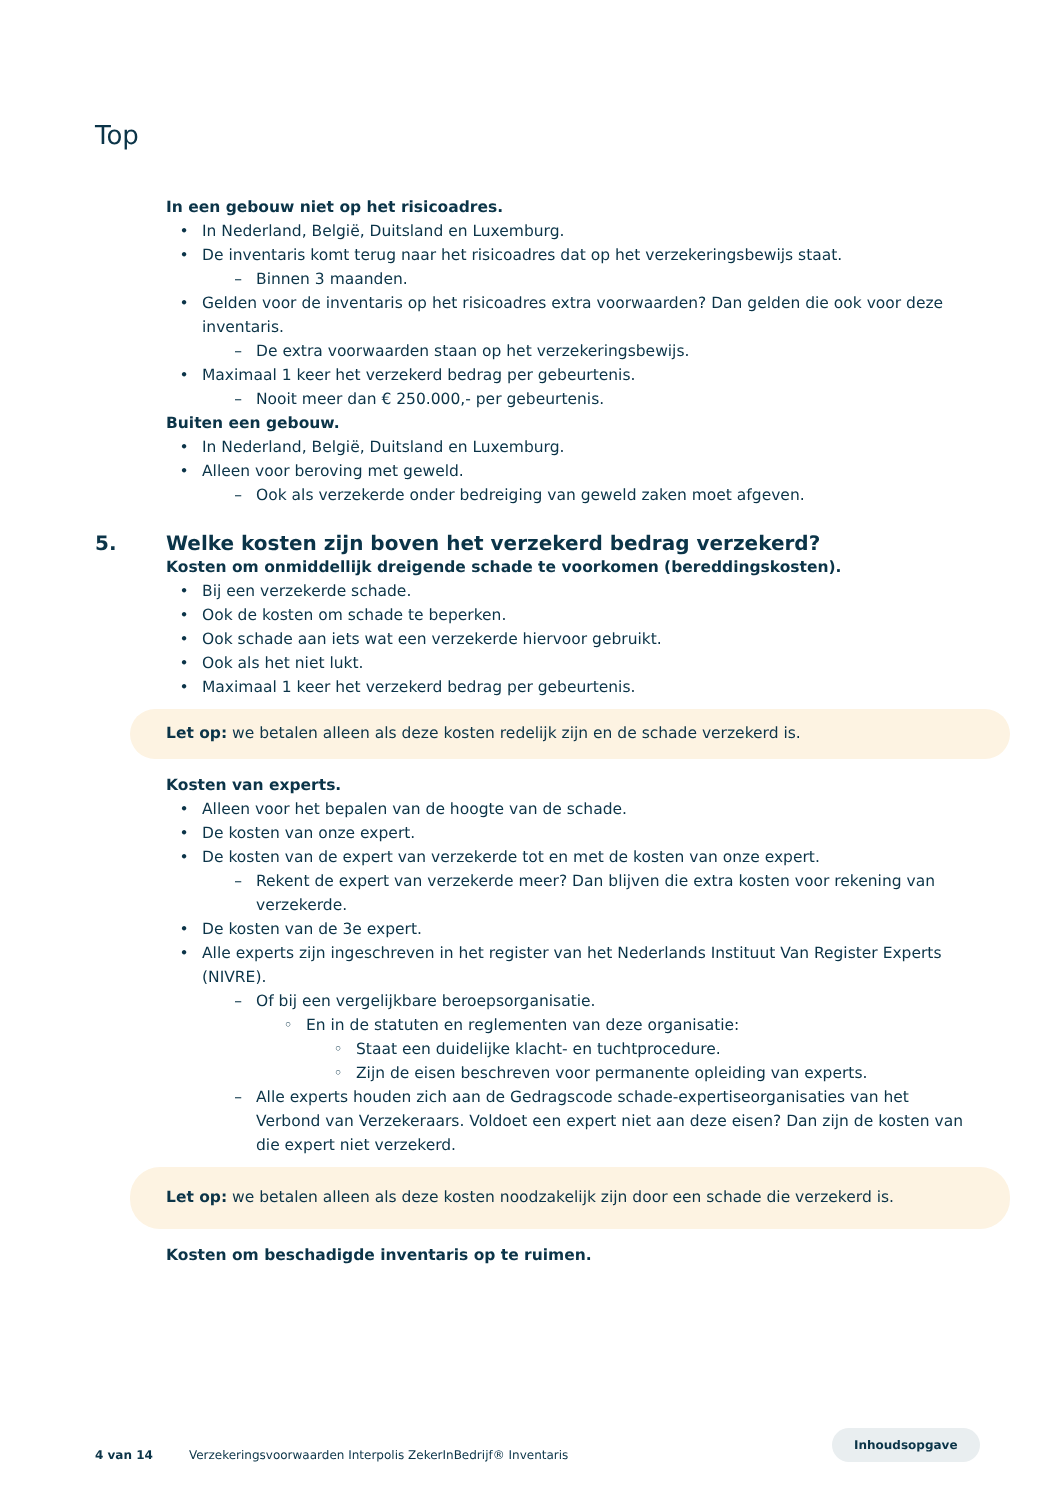Top
In een gebouw niet op het risicoadres.
• In Nederland, België, Duitsland en Luxemburg.
• De inventaris komt terug naar het risicoadres dat op het verzekeringsbewijs staat.
– Binnen 3 maanden.
• Gelden voor de inventaris op het risicoadres extra voorwaarden? Dan gelden die ook voor deze inventaris.
– De extra voorwaarden staan op het verzekeringsbewijs.
• Maximaal 1 keer het verzekerd bedrag per gebeurtenis.
– Nooit meer dan € 250.000,- per gebeurtenis.
Buiten een gebouw.
• In Nederland, België, Duitsland en Luxemburg.
• Alleen voor beroving met geweld.
– Ook als verzekerde onder bedreiging van geweld zaken moet afgeven.
5. Welke kosten zijn boven het verzekerd bedrag verzekerd?
Kosten om onmiddellijk dreigende schade te voorkomen (bereddingskosten).
• Bij een verzekerde schade.
• Ook de kosten om schade te beperken.
• Ook schade aan iets wat een verzekerde hiervoor gebruikt.
• Ook als het niet lukt.
• Maximaal 1 keer het verzekerd bedrag per gebeurtenis.
Let op: we betalen alleen als deze kosten redelijk zijn en de schade verzekerd is.
Kosten van experts.
• Alleen voor het bepalen van de hoogte van de schade.
• De kosten van onze expert.
• De kosten van de expert van verzekerde tot en met de kosten van onze expert.
– Rekent de expert van verzekerde meer? Dan blijven die extra kosten voor rekening van verzekerde.
• De kosten van de 3e expert.
• Alle experts zijn ingeschreven in het register van het Nederlands Instituut Van Register Experts (NIVRE).
– Of bij een vergelijkbare beroepsorganisatie.
◦ En in de statuten en reglementen van deze organisatie:
◦ Staat een duidelijke klacht- en tuchtprocedure.
◦ Zijn de eisen beschreven voor permanente opleiding van experts.
– Alle experts houden zich aan de Gedragscode schade-expertiseorganisaties van het Verbond van Verzekeraars. Voldoet een expert niet aan deze eisen? Dan zijn de kosten van die expert niet verzekerd.
Let op: we betalen alleen als deze kosten noodzakelijk zijn door een schade die verzekerd is.
Kosten om beschadigde inventaris op te ruimen.
Inhoudsopgave
4 van 14 Verzekeringsvoorwaarden Interpolis ZekerInBedrijf® Inventaris